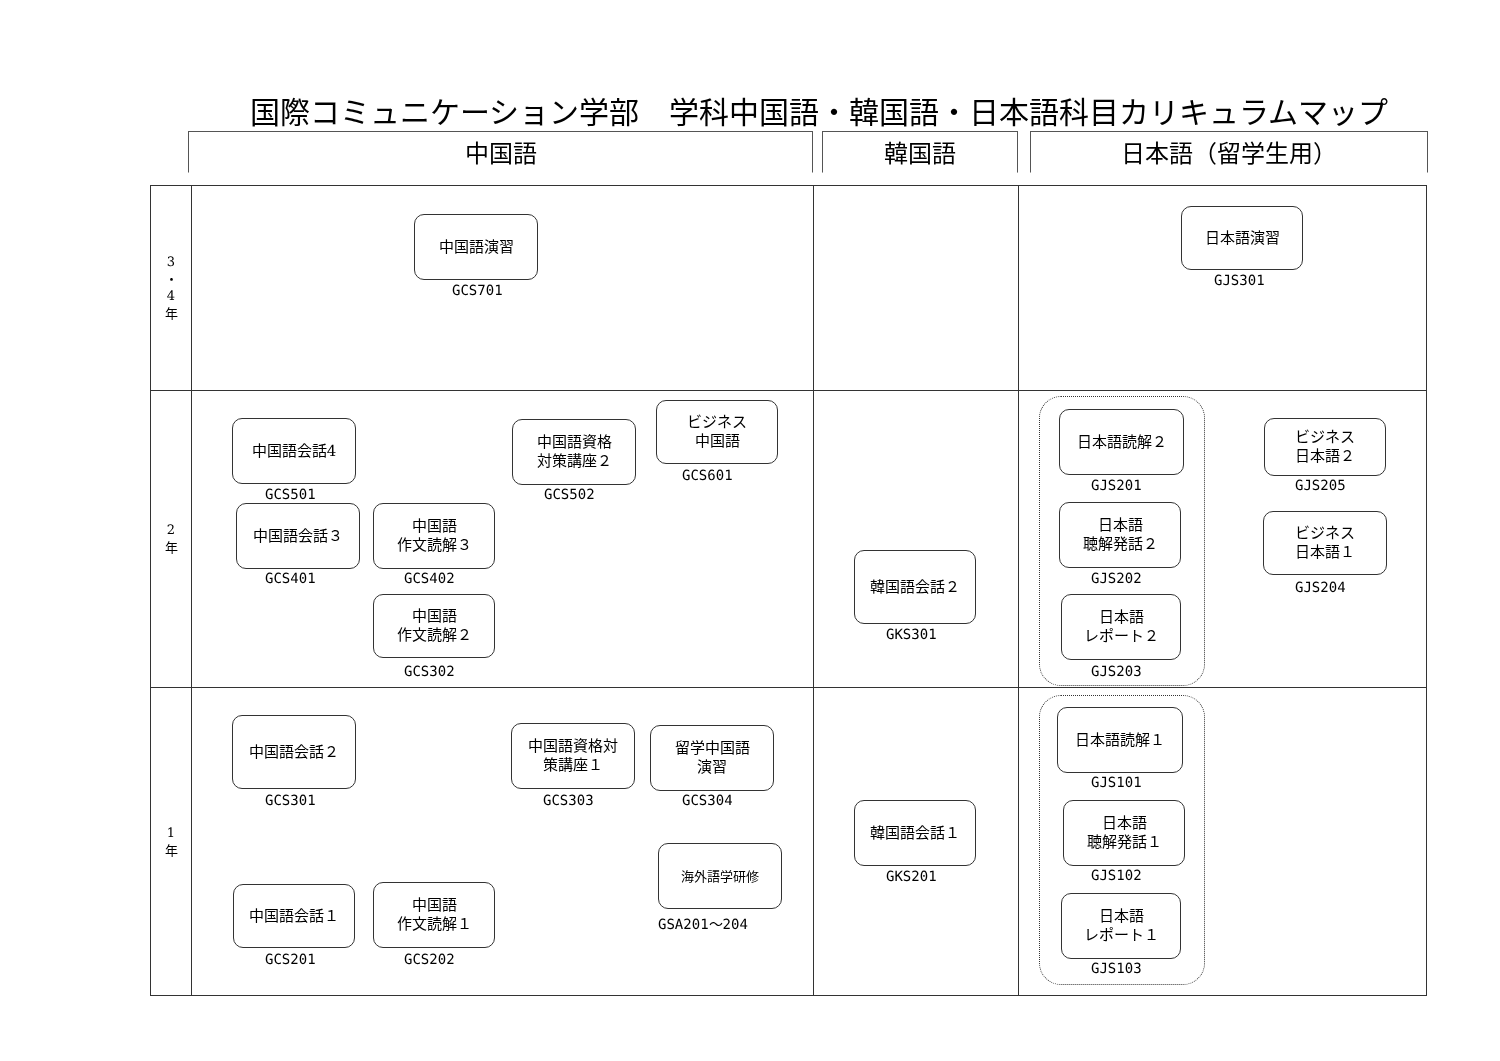国際コミュニケーション学部　学科中国語・韓国語・日本語科目カリキュラムマップ
中国語 韓国語 日本語（留学生用）
| 3 ・ 4 年 | 中国語演習 GCS701 | | 日本語演習 GJS301 |
| 2 年 | 中国語会話4 GCS501 中国語資格 対策講座２ GCS502 ビジネス 中国語 GCS601 中国語会話３ GCS401 中国語 作文読解３ GCS402 中国語 作文読解２ GCS302 | 韓国語会話２ GKS301 | 日本語読解２ GJS201 日本語 聴解発話２ GJS202 日本語 レポート２ GJS203 ビジネス 日本語２ GJS205 ビジネス 日本語１ GJS204 |
| 1 年 | 中国語会話２ GCS301 中国語資格対 策講座１ GCS303 留学中国語 演習 GCS304 海外語学研修 GSA201～204 中国語会話１ GCS201 中国語 作文読解１ GCS202 | 韓国語会話１ GKS201 | 日本語読解１ GJS101 日本語 聴解発話１ GJS102 日本語 レポート１ GJS103 |